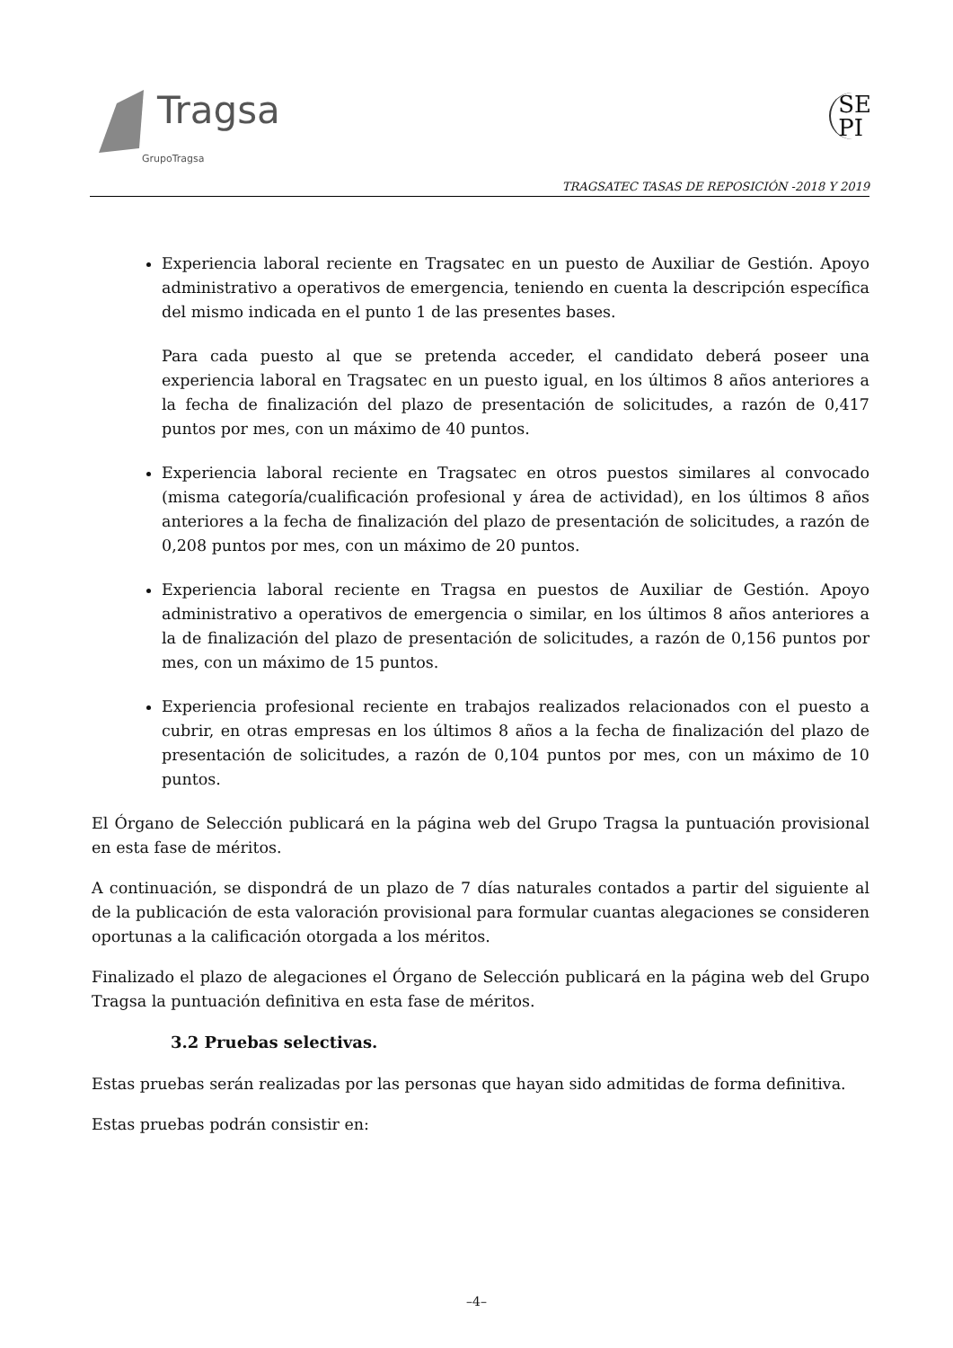Tragsa
GrupoTragsa
SE
PI
TRAGSATEC TASAS DE REPOSICIÓN -2018 Y 2019
Experiencia laboral reciente en Tragsatec en un puesto de Auxiliar de Gestión. Apoyo administrativo a operativos de emergencia, teniendo en cuenta la descripción específica del mismo indicada en el punto 1 de las presentes bases.
Para cada puesto al que se pretenda acceder, el candidato deberá poseer una experiencia laboral en Tragsatec en un puesto igual, en los últimos 8 años anteriores a la fecha de finalización del plazo de presentación de solicitudes, a razón de 0,417 puntos por mes, con un máximo de 40 puntos.
Experiencia laboral reciente en Tragsatec en otros puestos similares al convocado (misma categoría/cualificación profesional y área de actividad), en los últimos 8 años anteriores a la fecha de finalización del plazo de presentación de solicitudes, a razón de 0,208 puntos por mes, con un máximo de 20 puntos.
Experiencia laboral reciente en Tragsa en puestos de Auxiliar de Gestión. Apoyo administrativo a operativos de emergencia o similar, en los últimos 8 años anteriores a la de finalización del plazo de presentación de solicitudes, a razón de 0,156 puntos por mes, con un máximo de 15 puntos.
Experiencia profesional reciente en trabajos realizados relacionados con el puesto a cubrir, en otras empresas en los últimos 8 años a la fecha de finalización del plazo de presentación de solicitudes, a razón de 0,104 puntos por mes, con un máximo de 10 puntos.
El Órgano de Selección publicará en la página web del Grupo Tragsa la puntuación provisional en esta fase de méritos.
A continuación, se dispondrá de un plazo de 7 días naturales contados a partir del siguiente al de la publicación de esta valoración provisional para formular cuantas alegaciones se consideren oportunas a la calificación otorgada a los méritos.
Finalizado el plazo de alegaciones el Órgano de Selección publicará en la página web del Grupo Tragsa la puntuación definitiva en esta fase de méritos.
3.2 Pruebas selectivas.
Estas pruebas serán realizadas por las personas que hayan sido admitidas de forma definitiva.
Estas pruebas podrán consistir en:
–4–